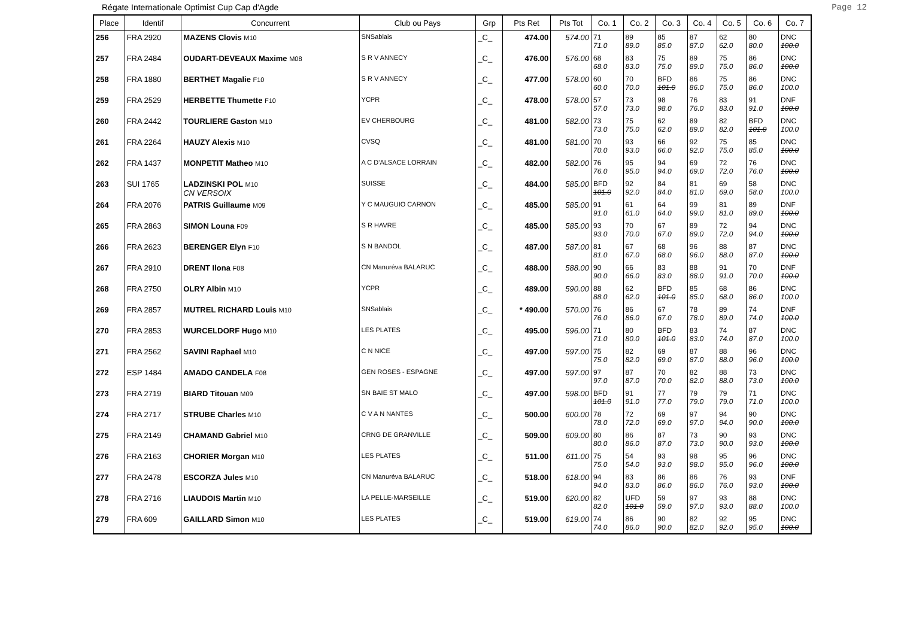Régate Internationale Optimist Cup Cap d'Agde Page 12
| Place | Identif | Concurrent | Club ou Pays | Grp | Pts Ret | Pts Tot | Co. 1 | Co. 2 | Co. 3 | Co. 4 | Co. 5 | Co. 6 | Co. 7 |
| --- | --- | --- | --- | --- | --- | --- | --- | --- | --- | --- | --- | --- | --- |
| 256 | FRA 2920 | MAZENS Clovis M10 | SNSablais | _C_ | 474.00 | 574.00 | 71 71.0 | 89 89.0 | 85 85.0 | 87 87.0 | 62 62.0 | 80 80.0 | DNC 100.0 |
| 257 | FRA 2484 | OUDART-DEVEAUX Maxime M08 | S R V ANNECY | _C_ | 476.00 | 576.00 | 68 68.0 | 83 83.0 | 75 75.0 | 89 89.0 | 75 75.0 | 86 86.0 | DNC 100.0 |
| 258 | FRA 1880 | BERTHET Magalie F10 | S R V ANNECY | _C_ | 477.00 | 578.00 | 60 60.0 | 70 70.0 | BFD 101.0 | 86 86.0 | 75 75.0 | 86 86.0 | DNC 100.0 |
| 259 | FRA 2529 | HERBETTE Thumette F10 | YCPR | _C_ | 478.00 | 578.00 | 57 57.0 | 73 73.0 | 98 98.0 | 76 76.0 | 83 83.0 | 91 91.0 | DNF 100.0 |
| 260 | FRA 2442 | TOURLIERE Gaston M10 | EV CHERBOURG | _C_ | 481.00 | 582.00 | 73 73.0 | 75 75.0 | 62 62.0 | 89 89.0 | 82 82.0 | BFD 101.0 | DNC 100.0 |
| 261 | FRA 2264 | HAUZY Alexis M10 | CVSQ | _C_ | 481.00 | 581.00 | 70 70.0 | 93 93.0 | 66 66.0 | 92 92.0 | 75 75.0 | 85 85.0 | DNC 100.0 |
| 262 | FRA 1437 | MONPETIT Matheo M10 | A C D'ALSACE LORRAIN | _C_ | 482.00 | 582.00 | 76 76.0 | 95 95.0 | 94 94.0 | 69 69.0 | 72 72.0 | 76 76.0 | DNC 100.0 |
| 263 | SUI 1765 | LADZINSKI POL M10 CN VERSOIX | SUISSE | _C_ | 484.00 | 585.00 | BFD 101.0 | 92 92.0 | 84 84.0 | 81 81.0 | 69 69.0 | 58 58.0 | DNC 100.0 |
| 264 | FRA 2076 | PATRIS Guillaume M09 | Y C MAUGUIO CARNON | _C_ | 485.00 | 585.00 | 91 91.0 | 61 61.0 | 64 64.0 | 99 99.0 | 81 81.0 | 89 89.0 | DNF 100.0 |
| 265 | FRA 2863 | SIMON Louna F09 | S R HAVRE | _C_ | 485.00 | 585.00 | 93 93.0 | 70 70.0 | 67 67.0 | 89 89.0 | 72 72.0 | 94 94.0 | DNC 100.0 |
| 266 | FRA 2623 | BERENGER Elyn F10 | S N BANDOL | _C_ | 487.00 | 587.00 | 81 81.0 | 67 67.0 | 68 68.0 | 96 96.0 | 88 88.0 | 87 87.0 | DNC 100.0 |
| 267 | FRA 2910 | DRENT Ilona F08 | CN Manuréva BALARUC | _C_ | 488.00 | 588.00 | 90 90.0 | 66 66.0 | 83 83.0 | 88 88.0 | 91 91.0 | 70 70.0 | DNF 100.0 |
| 268 | FRA 2750 | OLRY Albin M10 | YCPR | _C_ | 489.00 | 590.00 | 88 88.0 | 62 62.0 | BFD 101.0 | 85 85.0 | 68 68.0 | 86 86.0 | DNC 100.0 |
| 269 | FRA 2857 | MUTREL RICHARD Louis M10 | SNSablais | _C_ | * 490.00 | 570.00 | 76 76.0 | 86 86.0 | 67 67.0 | 78 78.0 | 89 89.0 | 74 74.0 | DNF 100.0 |
| 270 | FRA 2853 | WURCELDORF Hugo M10 | LES PLATES | _C_ | 495.00 | 596.00 | 71 71.0 | 80 80.0 | BFD 101.0 | 83 83.0 | 74 74.0 | 87 87.0 | DNC 100.0 |
| 271 | FRA 2562 | SAVINI Raphael M10 | C N NICE | _C_ | 497.00 | 597.00 | 75 75.0 | 82 82.0 | 69 69.0 | 87 87.0 | 88 88.0 | 96 96.0 | DNC 100.0 |
| 272 | ESP 1484 | AMADO CANDELA F08 | GEN ROSES - ESPAGNE | _C_ | 497.00 | 597.00 | 97 97.0 | 87 87.0 | 70 70.0 | 82 82.0 | 88 88.0 | 73 73.0 | DNC 100.0 |
| 273 | FRA 2719 | BIARD Titouan M09 | SN BAIE ST MALO | _C_ | 497.00 | 598.00 | BFD 101.0 | 91 91.0 | 77 77.0 | 79 79.0 | 79 79.0 | 71 71.0 | DNC 100.0 |
| 274 | FRA 2717 | STRUBE Charles M10 | C V A N NANTES | _C_ | 500.00 | 600.00 | 78 78.0 | 72 72.0 | 69 69.0 | 97 97.0 | 94 94.0 | 90 90.0 | DNC 100.0 |
| 275 | FRA 2149 | CHAMAND Gabriel M10 | CRNG DE GRANVILLE | _C_ | 509.00 | 609.00 | 80 80.0 | 86 86.0 | 87 87.0 | 73 73.0 | 90 90.0 | 93 93.0 | DNC 100.0 |
| 276 | FRA 2163 | CHORIER Morgan M10 | LES PLATES | _C_ | 511.00 | 611.00 | 75 75.0 | 54 54.0 | 93 93.0 | 98 98.0 | 95 95.0 | 96 96.0 | DNC 100.0 |
| 277 | FRA 2478 | ESCORZA Jules M10 | CN Manuréva BALARUC | _C_ | 518.00 | 618.00 | 94 94.0 | 83 83.0 | 86 86.0 | 86 86.0 | 76 76.0 | 93 93.0 | DNF 100.0 |
| 278 | FRA 2716 | LIAUDOIS Martin M10 | LA PELLE-MARSEILLE | _C_ | 519.00 | 620.00 | 82 82.0 | UFD 101.0 | 59 59.0 | 97 97.0 | 93 93.0 | 88 88.0 | DNC 100.0 |
| 279 | FRA 609 | GAILLARD Simon M10 | LES PLATES | _C_ | 519.00 | 619.00 | 74 74.0 | 86 86.0 | 90 90.0 | 82 82.0 | 92 92.0 | 95 95.0 | DNC 100.0 |